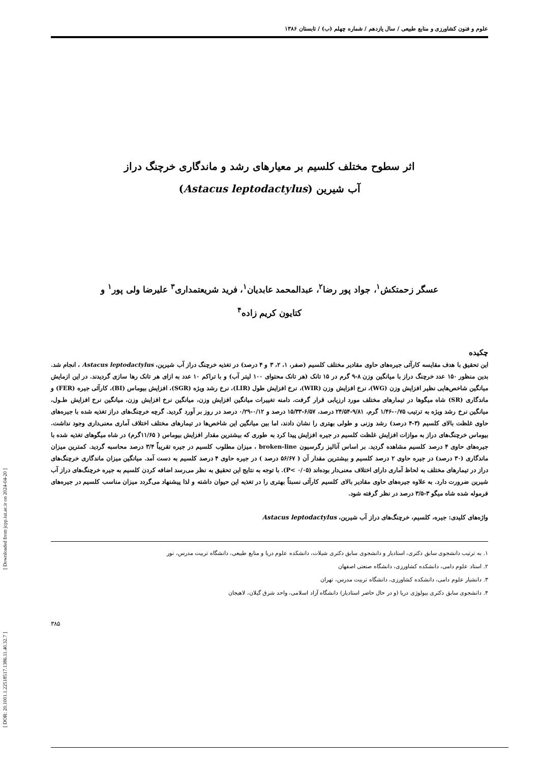علوم و فنون کشاورزی و منابع طبیعی / سال یازدهم / شماره چهلم (ب) / تابستان ۱۳۸۶
اثر سطوح مختلف کلسیم بر معیارهای رشد و ماندگاری خرچنگ دراز
آب شیرین (Astacus leptodactylus)
عسگر زحمتکش<sup>۱</sup>، جواد پور رضا<sup>۲</sup>، عبدالمحمد عابدیان<sup>۱</sup>، فرید شریعتمداری<sup>۳</sup> علیرضا ولی پور<sup>۱</sup> و
کتایون کریم زاده<sup>۴</sup>
چکیده
این تحقیق با هدف مقایسه کارآئی جیره‌های حاوی مقادیر مختلف کلسیم (صفر، ۱، ۲، ۳ و ۴ درصد) در تغذیه خرچنگ دراز آب شیرین، Astacus leptodactylus ، انجام شد. بدین منظور ۱۵۰ عدد خرچنگ دراز با میانگین وزن ۸-۹ گرم در ۱۵ تانک (هر تانک محتوای ۱۰۰ لیتر آب) و با تراکم ۱۰ عدد به ازای هر تانک رها سازی گردیدند. در این ازمایش میانگین شاخص‌هایی نظیر افزایش وزن (WG)، نرخ افزایش وزن (WIR)، نرخ افزایش طول (LIR)، نرخ رشد ویژه (SGR)، افزایش بیوماس (BI)، کارآئی جیره (FER) و ماندگاری (SR) شاه میگوها در تیمارهای مختلف مورد ارزیابی قرار گرفت. دامنه تغییرات میانگین افزایش وزن، میانگین نرخ افزایش وزن، میانگین نرخ افزایش طـول، میانگین نرخ رشد ویژه به ترتیب ۰/۷۵-۱/۴۶ گرم، ۹/۸۱-۲۴/۵۴ درصد، ۶/۵۷-۱۵/۳۳ درصد و ۰/۱۲-۰/۲۹ درصد در روز بر آورد گردید. گرچه خرچنگ‌های دراز تغذیه شده با جیره‌های حاوی غلظت بالای کلسیم (۳-۴ درصد) رشد وزنی و طولی بهتری را نشان دادند، اما بین میانگین این شاخص‌ها در تیمارهای مختلف اختلاف آماری معنی‌داری وجود نداشت. بیوماس خرچنگ‌های دراز به موازات افزایش غلظت کلسیم در جیره افزایش پیدا کرد به طوری که بیشترین مقدار افزایش بیوماس ( ۱۱/۶۵گرم) در شاه میگوهای تغذیه شده با جیره‌های حاوی ۴ درصد کلسیم مشاهده گردید. بر اساس آنالیز رگرسیون broken-line ، میزان مطلوب کلسیم در جیره تقریباً ۳/۴ درصد محاسبه گردید. کمترین میزان ماندگاری (۳۰ درصد) در جیره حاوی ۲ درصد کلسیم و بیشترین مقدار آن ( ۵۶/۶۷ درصد ) در جیره حاوی ۴ درصد کلسیم به دست آمد. میانگین میزان ماندگاری خرچنگ‌های دراز در تیمارهای مختلف به لحاظ آماری دارای اختلاف معنی‌دار بوده‌اند (P< ۰/۰۵). با توجه به نتایج این تحقیق به نظر می‌رسد اضافه کردن کلسیم به جیره خرچنگ‌های دراز آب شیرین ضرورت دارد. به علاوه جیره‌های حاوی مقادیر بالای کلسیم کارآئی نسبتاً بهتری را در تغذیه این حیوان داشته و لذا پیشنهاد می‌گردد میزان مناسب کلسیم در جیره‌های فرموله شده شاه میگو ۳-۳/۵ درصد در نظر گرفته شود.
واژه‌های کلیدی: جیره، کلسیم، خرچنگ‌های دراز آب شیرین، Astacus leptodactylus
۱. به ترتیب دانشجوی سابق دکتری، استادیار و دانشجوی سابق دکتری شیلات، دانشکده علوم دریا و منابع طبیعی، دانشگاه تربیت مدرس، نور
۲. استاد علوم دامی، دانشکده کشاورزی، دانشگاه صنعتی اصفهان
۳. دانشیار علوم دامی، دانشکده کشاورزی، دانشگاه تربیت مدرس، تهران
۴. دانشجوی سابق دکتری بیولوژی دریا (و در حال حاضر استادیار) دانشگاه آزاد اسلامی، واحد شرق گیلان، لاهیجان
۳۸۵
[ DOR: 20.1001.1.22518517.1386.11.40.32.7 ] [ Downloaded from jcpp.iut.ac.ir on 2024-04-20 ]